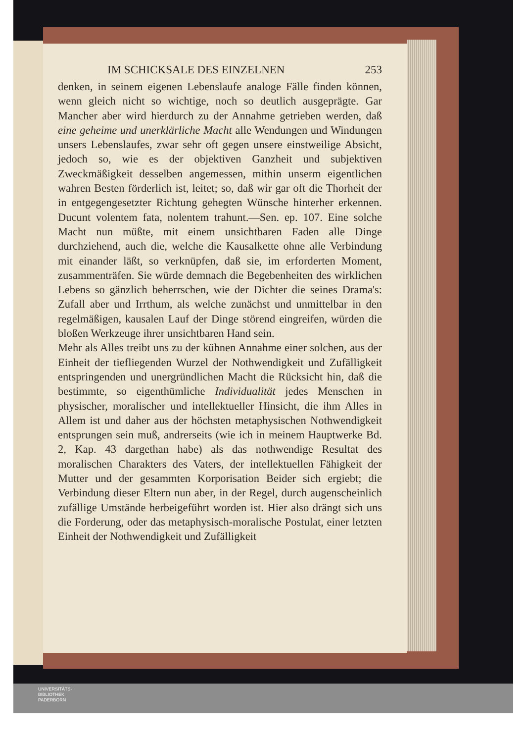IM SCHICKSALE DES EINZELNEN 253
denken, in seinem eigenen Lebenslaufe analoge Fälle finden können, wenn gleich nicht so wichtige, noch so deutlich ausgeprägte. Gar Mancher aber wird hierdurch zu der Annahme getrieben werden, daß eine geheime und unerklärliche Macht alle Wendungen und Windungen unsers Lebenslaufes, zwar sehr oft gegen unsere einstweilige Absicht, jedoch so, wie es der objektiven Ganzheit und subjektiven Zweckmäßigkeit desselben angemessen, mithin unserm eigentlichen wahren Besten förderlich ist, leitet; so, daß wir gar oft die Thorheit der in entgegengesetzter Richtung gehegten Wünsche hinterher erkennen. Ducunt volentem fata, nolentem trahunt.—Sen. ep. 107. Eine solche Macht nun müßte, mit einem unsichtbaren Faden alle Dinge durchziehend, auch die, welche die Kausalkette ohne alle Verbindung mit einander läßt, so verknüpfen, daß sie, im erforderten Moment, zusammenträfen. Sie würde demnach die Begebenheiten des wirklichen Lebens so gänzlich beherrschen, wie der Dichter die seines Drama's: Zufall aber und Irrthum, als welche zunächst und unmittelbar in den regelmäßigen, kausalen Lauf der Dinge störend eingreifen, würden die bloßen Werkzeuge ihrer unsichtbaren Hand sein.
Mehr als Alles treibt uns zu der kühnen Annahme einer solchen, aus der Einheit der tiefliegenden Wurzel der Nothwendigkeit und Zufälligkeit entspringenden und unergründlichen Macht die Rücksicht hin, daß die bestimmte, so eigenthümliche Individualität jedes Menschen in physischer, moralischer und intellektueller Hinsicht, die ihm Alles in Allem ist und daher aus der höchsten metaphysischen Nothwendigkeit entsprungen sein muß, andrerseits (wie ich in meinem Hauptwerke Bd. 2, Kap. 43 dargethan habe) als das nothwendige Resultat des moralischen Charakters des Vaters, der intellektuellen Fähigkeit der Mutter und der gesammten Korporisation Beider sich ergiebt; die Verbindung dieser Eltern nun aber, in der Regel, durch augenscheinlich zufällige Umstände herbeigeführt worden ist. Hier also drängt sich uns die Forderung, oder das metaphysisch-moralische Postulat, einer letzten Einheit der Nothwendigkeit und Zufälligkeit
UNIVERSITÄTS-
BIBLIOTHEK
PADERBORN